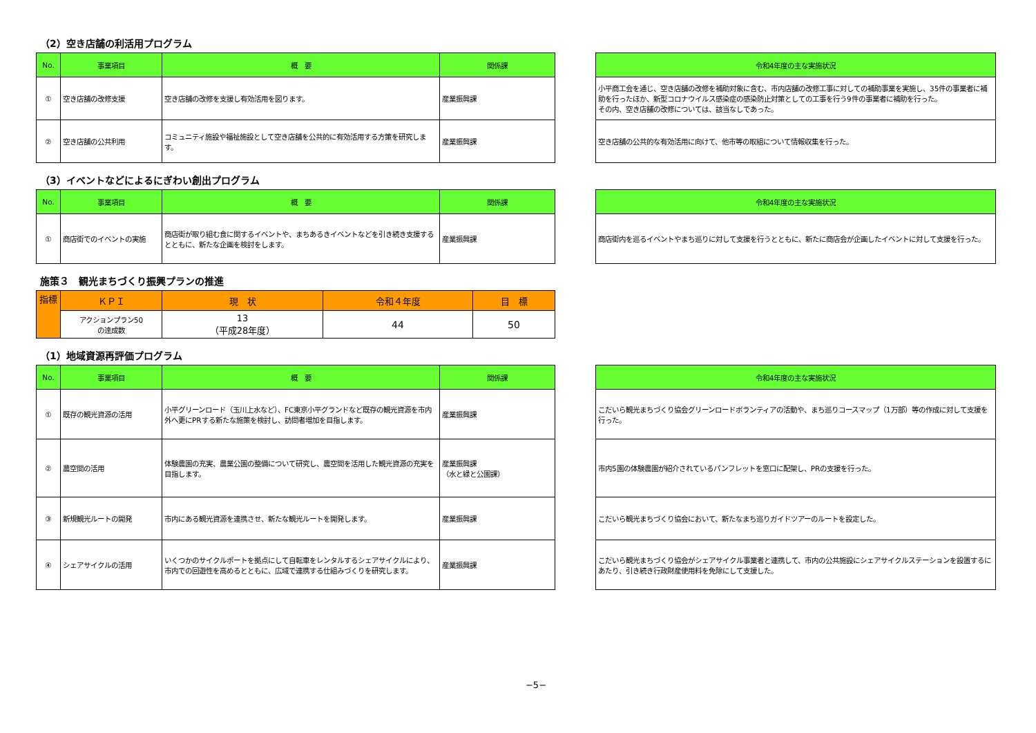（2）空き店舗の利活用プログラム
| No. | 事業項目 | 概 要 | 関係課 |
| --- | --- | --- | --- |
| ① | 空き店舗の改修支援 | 空き店舗の改修を支援し有効活用を図ります。 | 産業振興課 |
| ② | 空き店舗の公共利用 | コミュニティ施設や福祉施設として空き店舗を公共的に有効活用する方策を研究します。 | 産業振興課 |
| 令和4年度の主な実施状況 |
| --- |
| 小平商工会を通じ、空き店舗の改修を補助対象に含む、市内店舗の改修工事に対しての補助事業を実施し、35件の事業者に補助を行ったほか、新型コロナウイルス感染症の感染防止対策としての工事を行う9件の事業者に補助を行った。 その内、空き店舗の改修については、該当なしであった。 |
| 空き店舗の公共的な有効活用に向けて、他市等の取組について情報収集を行った。 |
（3）イベントなどによるにぎわい創出プログラム
| No. | 事業項目 | 概 要 | 関係課 |
| --- | --- | --- | --- |
| ① | 商店街でのイベントの実施 | 商店街が取り組む食に関するイベントや、まちあるきイベントなどを引き続き支援するとともに、新たな企画を検討をします。 | 産業振興課 |
| 令和4年度の主な実施状況 |
| --- |
| 商店街内を巡るイベントやまち巡りに対して支援を行うとともに、新たに商店会が企画したイベントに対して支援を行った。 |
施策３　観光まちづくり振興プランの推進
| 指標 | ＫＰＩ | 現 状 | 令和４年度 | 目 標 |
| --- | --- | --- | --- | --- |
| | アクションプラン50 の達成数 | 13 （平成28年度） | 44 | 50 |
（1）地域資源再評価プログラム
| No. | 事業項目 | 概 要 | 関係課 |
| --- | --- | --- | --- |
| ① | 既存の観光資源の活用 | 小平グリーンロード（玉川上水など）、FC東京小平グランドなど既存の観光資源を市内外へ更にPRする新たな施策を検討し、訪問者増加を目指します。 | 産業振興課 |
| ② | 農空間の活用 | 体験農園の充実、農業公園の整備について研究し、農空間を活用した観光資源の充実を目指します。 | 産業振興課 （水と緑と公園課） |
| ③ | 新規観光ルートの開発 | 市内にある観光資源を連携させ、新たな観光ルートを開発します。 | 産業振興課 |
| ④ | シェアサイクルの活用 | いくつかのサイクルポートを拠点にして自転車をレンタルするシェアサイクルにより、市内での回遊性を高めるとともに、広域で連携する仕組みづくりを研究します。 | 産業振興課 |
| 令和4年度の主な実施状況 |
| --- |
| こだいら観光まちづくり協会グリーンロードボランティアの活動や、まち巡りコースマップ（1万部）等の作成に対して支援を行った。 |
| 市内5園の体験農園が紹介されているパンフレットを窓口に配架し、PRの支援を行った。 |
| こだいら観光まちづくり協会において、新たなまち巡りガイドツアーのルートを設定した。 |
| こだいら観光まちづくり協会がシェアサイクル事業者と連携して、市内の公共施設にシェアサイクルステーションを設置するにあたり、引き続き行政財産使用料を免除にして支援した。 |
−5−